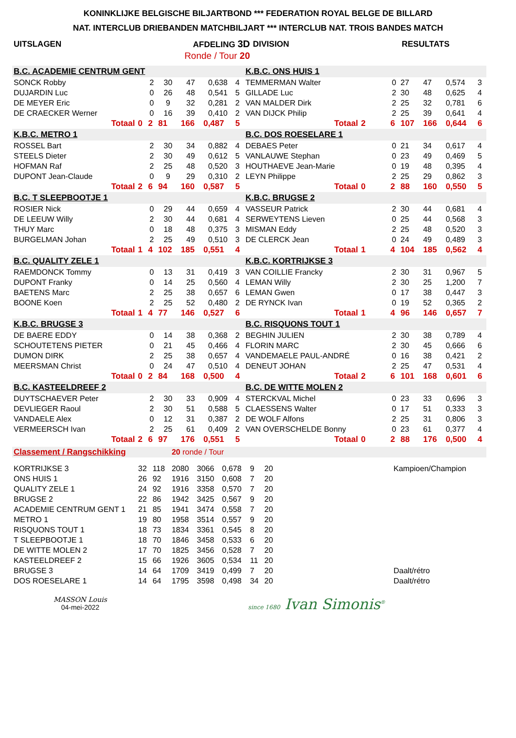KONINKLIJKE BELGISCHE BILJARTBOND *** FEDERATION ROYAL BELGE DE BILLARD
NAT. INTERCLUB DRIEBANDEN MATCHBILJART *** INTERCLUB NAT. TROIS BANDES MATCH
| UITSLAGEN | AFDELING 3D | DIVISION | RESULTATS |
| | Ronde / Tour 20 | | |
| B.C. ACADEMIE CENTRUM GENT | | | | | | | | K.B.C. ONS HUIS 1 | | | | | | | |
| SONCK Robby | | | 2 | 30 | 47 | 0,638 | 4 | TEMMERMAN Walter | | | 0 | 27 | 47 | 0,574 | 3 |
| DUJARDIN Luc | | | 0 | 26 | 48 | 0,541 | 5 | GILLADE Luc | | | 2 | 30 | 48 | 0,625 | 4 |
| DE MEYER Eric | | | 0 | 9 | 32 | 0,281 | 2 | VAN MALDER Dirk | | | 2 | 25 | 32 | 0,781 | 6 |
| DE CRAECKER Werner | | | 0 | 16 | 39 | 0,410 | 2 | VAN DIJCK Philip | | | 2 | 25 | 39 | 0,641 | 4 |
| | Totaal | 0 | 2 | 81 | 166 | 0,487 | 5 | | Totaal | 2 | 6 | 107 | 166 | 0,644 | 6 |
| K.B.C. METRO 1 | | | | | | | | B.C. DOS ROESELARE 1 | | | | | | | |
| ROSSEL Bart | | | 2 | 30 | 34 | 0,882 | 4 | DEBAES Peter | | | 0 | 21 | 34 | 0,617 | 4 |
| STEELS Dieter | | | 2 | 30 | 49 | 0,612 | 5 | VANLAUWE Stephan | | | 0 | 23 | 49 | 0,469 | 5 |
| HOFMAN Raf | | | 2 | 25 | 48 | 0,520 | 3 | HOUTHAEVE Jean-Marie | | | 0 | 19 | 48 | 0,395 | 4 |
| DUPONT Jean-Claude | | | 0 | 9 | 29 | 0,310 | 2 | LEYN Philippe | | | 2 | 25 | 29 | 0,862 | 3 |
| | Totaal | 2 | 6 | 94 | 160 | 0,587 | 5 | | Totaal | 0 | 2 | 88 | 160 | 0,550 | 5 |
| B.C. T SLEEPBOOTJE 1 | | | | | | | | K.B.C. BRUGSE 2 | | | | | | | |
| ROSIER Nick | | | 0 | 29 | 44 | 0,659 | 4 | VASSEUR Patrick | | | 2 | 30 | 44 | 0,681 | 4 |
| DE LEEUW Willy | | | 2 | 30 | 44 | 0,681 | 4 | SERWEYTENS Lieven | | | 0 | 25 | 44 | 0,568 | 3 |
| THUY Marc | | | 0 | 18 | 48 | 0,375 | 3 | MISMAN Eddy | | | 2 | 25 | 48 | 0,520 | 3 |
| BURGELMAN Johan | | | 2 | 25 | 49 | 0,510 | 3 | DE CLERCK Jean | | | 0 | 24 | 49 | 0,489 | 3 |
| | Totaal | 1 | 4 | 102 | 185 | 0,551 | 4 | | Totaal | 1 | 4 | 104 | 185 | 0,562 | 4 |
| B.C. QUALITY ZELE 1 | | | | | | | | K.B.C. KORTRIJKSE 3 | | | | | | | |
| RAEMDONCK Tommy | | | 0 | 13 | 31 | 0,419 | 3 | VAN COILLIE Francky | | | 2 | 30 | 31 | 0,967 | 5 |
| DUPONT Franky | | | 0 | 14 | 25 | 0,560 | 4 | LEMAN Willy | | | 2 | 30 | 25 | 1,200 | 7 |
| BAETENS Marc | | | 2 | 25 | 38 | 0,657 | 6 | LEMAN Gwen | | | 0 | 17 | 38 | 0,447 | 3 |
| BOONE Koen | | | 2 | 25 | 52 | 0,480 | 2 | DE RYNCK Ivan | | | 0 | 19 | 52 | 0,365 | 2 |
| | Totaal | 1 | 4 | 77 | 146 | 0,527 | 6 | | Totaal | 1 | 4 | 96 | 146 | 0,657 | 7 |
| K.B.C. BRUGSE 3 | | | | | | | | B.C. RISQUONS TOUT 1 | | | | | | | |
| DE BAERE EDDY | | | 0 | 14 | 38 | 0,368 | 2 | BEGHIN JULIEN | | | 2 | 30 | 38 | 0,789 | 4 |
| SCHOUTETENS PIETER | | | 0 | 21 | 45 | 0,466 | 4 | FLORIN MARC | | | 2 | 30 | 45 | 0,666 | 6 |
| DUMON DIRK | | | 2 | 25 | 38 | 0,657 | 4 | VANDEMAELE PAUL-ANDRÉ | | | 0 | 16 | 38 | 0,421 | 2 |
| MEERSMAN Christ | | | 0 | 24 | 47 | 0,510 | 4 | DENEUT JOHAN | | | 2 | 25 | 47 | 0,531 | 4 |
| | Totaal | 0 | 2 | 84 | 168 | 0,500 | 4 | | Totaal | 2 | 6 | 101 | 168 | 0,601 | 6 |
| B.C. KASTEELDREEF 2 | | | | | | | | B.C. DE WITTE MOLEN 2 | | | | | | | |
| DUYTSCHAEVER Peter | | | 2 | 30 | 33 | 0,909 | 4 | STERCKVAL Michel | | | 0 | 23 | 33 | 0,696 | 3 |
| DEVLIEGER Raoul | | | 2 | 30 | 51 | 0,588 | 5 | CLAESSENS Walter | | | 0 | 17 | 51 | 0,333 | 3 |
| VANDAELE Alex | | | 0 | 12 | 31 | 0,387 | 2 | DE WOLF Alfons | | | 2 | 25 | 31 | 0,806 | 3 |
| VERMEERSCH Ivan | | | 2 | 25 | 61 | 0,409 | 2 | VAN OVERSCHELDE Bonny | | | 0 | 23 | 61 | 0,377 | 4 |
| | Totaal | 2 | 6 | 97 | 176 | 0,551 | 5 | | Totaal | 0 | 2 | 88 | 176 | 0,500 | 4 |
| Classement / Rangschikking | | | 20 ronde / Tour | | | | | | |
| KORTRIJKSE 3 | 32 | 118 | 2080 | 3066 | 0,678 | 9 | 20 | | Kampioen/Champion |
| ONS HUIS 1 | 26 | 92 | 1916 | 3150 | 0,608 | 7 | 20 | | |
| QUALITY ZELE 1 | 24 | 92 | 1916 | 3358 | 0,570 | 7 | 20 | | |
| BRUGSE 2 | 22 | 86 | 1942 | 3425 | 0,567 | 9 | 20 | | |
| ACADEMIE CENTRUM GENT 1 | 21 | 85 | 1941 | 3474 | 0,558 | 7 | 20 | | |
| METRO 1 | 19 | 80 | 1958 | 3514 | 0,557 | 9 | 20 | | |
| RISQUONS TOUT 1 | 18 | 73 | 1834 | 3361 | 0,545 | 8 | 20 | | |
| T SLEEPBOOTJE 1 | 18 | 70 | 1846 | 3458 | 0,533 | 6 | 20 | | |
| DE WITTE MOLEN 2 | 17 | 70 | 1825 | 3456 | 0,528 | 7 | 20 | | |
| KASTEELDREEF 2 | 15 | 66 | 1926 | 3605 | 0,534 | 11 | 20 | | |
| BRUGSE 3 | 14 | 64 | 1709 | 3419 | 0,499 | 7 | 20 | | Daalt/rétro |
| DOS ROESELARE 1 | 14 | 64 | 1795 | 3598 | 0,498 | 34 | 20 | | Daalt/rétro |
MASSON Louis
04-mei-2022
since 1680 Ivan Simonis<sup>®</sup>